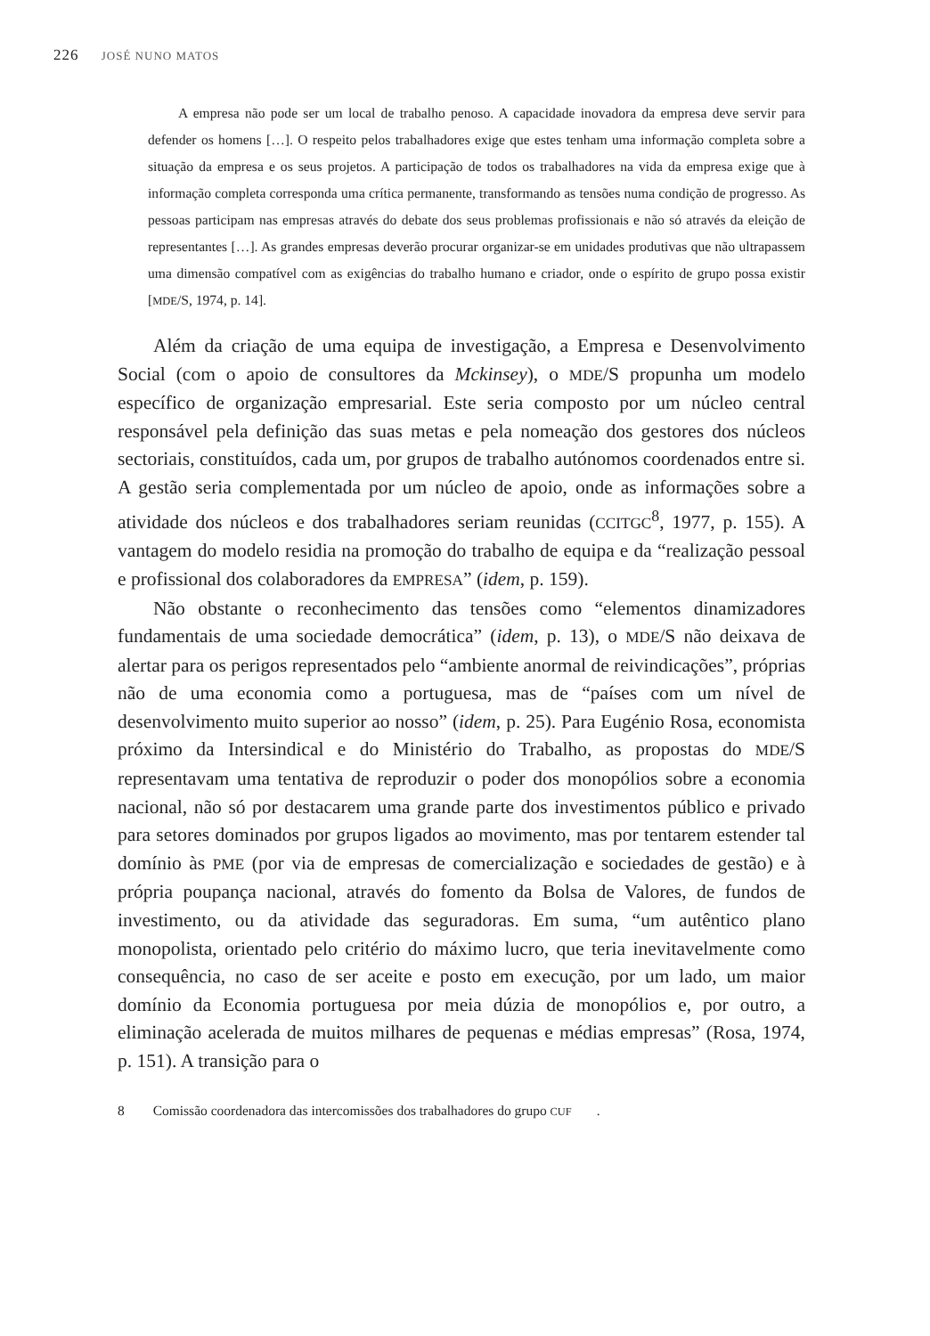226 JOSÉ NUNO MATOS
A empresa não pode ser um local de trabalho penoso. A capacidade inovadora da empresa deve servir para defender os homens […]. O respeito pelos trabalhadores exige que estes tenham uma informação completa sobre a situação da empresa e os seus projetos. A participação de todos os trabalhadores na vida da empresa exige que à informação completa corresponda uma crítica permanente, transformando as tensões numa condição de progresso. As pessoas participam nas empresas através do debate dos seus problemas profissionais e não só através da eleição de representantes […]. As grandes empresas deverão procurar organizar-se em unidades produtivas que não ultrapassem uma dimensão compatível com as exigências do trabalho humano e criador, onde o espírito de grupo possa existir [MDE/S, 1974, p. 14].
Além da criação de uma equipa de investigação, a Empresa e Desenvolvimento Social (com o apoio de consultores da Mckinsey), o MDE/S propunha um modelo específico de organização empresarial. Este seria composto por um núcleo central responsável pela definição das suas metas e pela nomeação dos gestores dos núcleos sectoriais, constituídos, cada um, por grupos de trabalho autónomos coordenados entre si. A gestão seria complementada por um núcleo de apoio, onde as informações sobre a atividade dos núcleos e dos trabalhadores seriam reunidas (CCITGC<sup>8</sup>, 1977, p. 155). A vantagem do modelo residia na promoção do trabalho de equipa e da “realização pessoal e profissional dos colaboradores da EMPRESA” (idem, p. 159).
Não obstante o reconhecimento das tensões como “elementos dinamizadores fundamentais de uma sociedade democrática” (idem, p. 13), o MDE/S não deixava de alertar para os perigos representados pelo “ambiente anormal de reivindicações”, próprias não de uma economia como a portuguesa, mas de “países com um nível de desenvolvimento muito superior ao nosso” (idem, p. 25). Para Eugénio Rosa, economista próximo da Intersindical e do Ministério do Trabalho, as propostas do MDE/S representavam uma tentativa de reproduzir o poder dos monopólios sobre a economia nacional, não só por destacarem uma grande parte dos investimentos público e privado para setores dominados por grupos ligados ao movimento, mas por tentarem estender tal domínio às PME (por via de empresas de comercialização e sociedades de gestão) e à própria poupança nacional, através do fomento da Bolsa de Valores, de fundos de investimento, ou da atividade das seguradoras. Em suma, “um autêntico plano monopolista, orientado pelo critério do máximo lucro, que teria inevitavelmente como consequência, no caso de ser aceite e posto em execução, por um lado, um maior domínio da Economia portuguesa por meia dúzia de monopólios e, por outro, a eliminação acelerada de muitos milhares de pequenas e médias empresas” (Rosa, 1974, p. 151). A transição para o
8 Comissão coordenadora das intercomissões dos trabalhadores do grupo CUF.